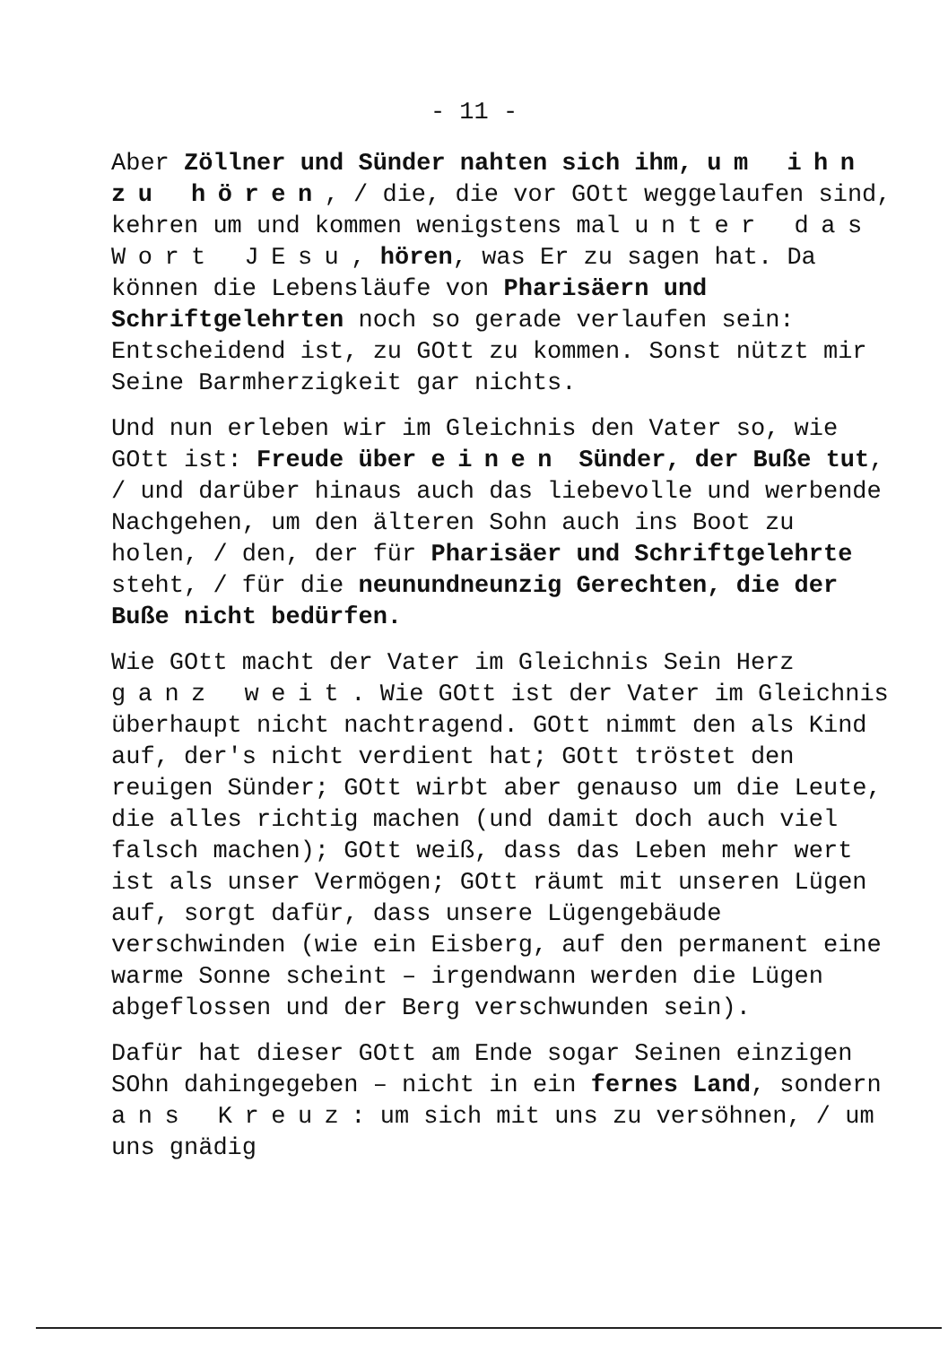- 11 -
Aber Zöllner und Sünder nahten sich ihm, um ihn zu hören, / die, die vor GOtt weggelaufen sind, kehren um und kommen wenigstens mal unter das Wort JEsu, hören, was Er zu sagen hat. Da können die Lebensläufe von Pharisäern und Schriftgelehrten noch so gerade verlaufen sein: Entscheidend ist, zu GOtt zu kommen. Sonst nützt mir Seine Barmherzigkeit gar nichts.
Und nun erleben wir im Gleichnis den Vater so, wie GOtt ist: Freude über einen Sünder, der Buße tut, / und darüber hinaus auch das liebevolle und werbende Nachgehen, um den älteren Sohn auch ins Boot zu holen, / den, der für Pharisäer und Schriftgelehrte steht, / für die neunundneunzig Gerechten, die der Buße nicht bedürfen.
Wie GOtt macht der Vater im Gleichnis Sein Herz ganz weit. Wie GOtt ist der Vater im Gleichnis überhaupt nicht nachtragend. GOtt nimmt den als Kind auf, der's nicht verdient hat; GOtt tröstet den reuigen Sünder; GOtt wirbt aber genauso um die Leute, die alles richtig machen (und damit doch auch viel falsch machen); GOtt weiß, dass das Leben mehr wert ist als unser Vermögen; GOtt räumt mit unseren Lügen auf, sorgt dafür, dass unsere Lügengebäude verschwinden (wie ein Eisberg, auf den permanent eine warme Sonne scheint – irgendwann werden die Lügen abgeflossen und der Berg verschwunden sein).
Dafür hat dieser GOtt am Ende sogar Seinen einzigen SOhn dahingegeben – nicht in ein fernes Land, sondern ans Kreuz: um sich mit uns zu versöhnen, / um uns gnädig